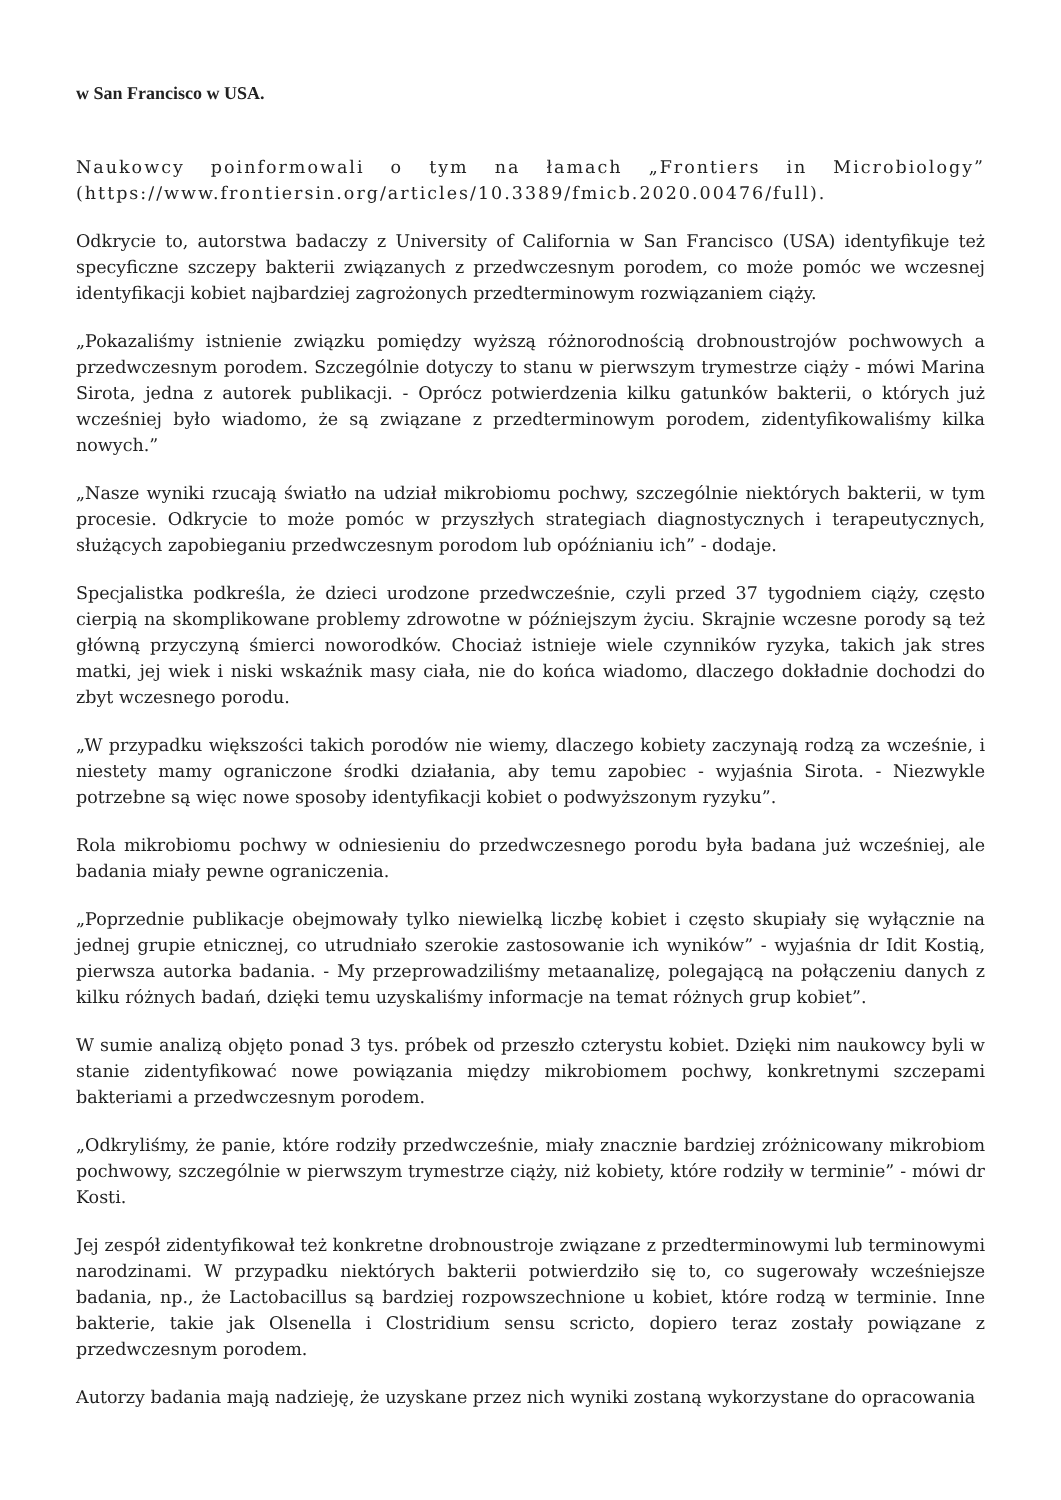w San Francisco w USA.
Naukowcy poinformowali o tym na łamach „Frontiers in Microbiology” (https://www.frontiersin.org/articles/10.3389/fmicb.2020.00476/full).
Odkrycie to, autorstwa badaczy z University of California w San Francisco (USA) identyfikuje też specyficzne szczepy bakterii związanych z przedwczesnym porodem, co może pomóc we wczesnej identyfikacji kobiet najbardziej zagrożonych przedterminowym rozwiązaniem ciąży.
„Pokazaliśmy istnienie związku pomiędzy wyższą różnorodnością drobnoustrojów pochwowych a przedwczesnym porodem. Szczególnie dotyczy to stanu w pierwszym trymestrze ciąży - mówi Marina Sirota, jedna z autorek publikacji. - Oprócz potwierdzenia kilku gatunków bakterii, o których już wcześniej było wiadomo, że są związane z przedterminowym porodem, zidentyfikowaliśmy kilka nowych.”
„Nasze wyniki rzucają światło na udział mikrobiomu pochwy, szczególnie niektórych bakterii, w tym procesie. Odkrycie to może pomóc w przyszłych strategiach diagnostycznych i terapeutycznych, służących zapobieganiu przedwczesnym porodom lub opóźnianiu ich” - dodaje.
Specjalistka podkreśla, że dzieci urodzone przedwcześnie, czyli przed 37 tygodniem ciąży, często cierpią na skomplikowane problemy zdrowotne w późniejszym życiu. Skrajnie wczesne porody są też główną przyczyną śmierci noworodków. Chociaż istnieje wiele czynników ryzyka, takich jak stres matki, jej wiek i niski wskaźnik masy ciała, nie do końca wiadomo, dlaczego dokładnie dochodzi do zbyt wczesnego porodu.
„W przypadku większości takich porodów nie wiemy, dlaczego kobiety zaczynają rodzą za wcześnie, i niestety mamy ograniczone środki działania, aby temu zapobiec - wyjaśnia Sirota. - Niezwykle potrzebne są więc nowe sposoby identyfikacji kobiet o podwyższonym ryzyku”.
Rola mikrobiomu pochwy w odniesieniu do przedwczesnego porodu była badana już wcześniej, ale badania miały pewne ograniczenia.
„Poprzednie publikacje obejmowały tylko niewielką liczbę kobiet i często skupiały się wyłącznie na jednej grupie etnicznej, co utrudniało szerokie zastosowanie ich wyników” - wyjaśnia dr Idit Kostią, pierwsza autorka badania. - My przeprowadziliśmy metaanalizę, polegającą na połączeniu danych z kilku różnych badań, dzięki temu uzyskaliśmy informacje na temat różnych grup kobiet”.
W sumie analizą objęto ponad 3 tys. próbek od przeszło czterystu kobiet. Dzięki nim naukowcy byli w stanie zidentyfikować nowe powiązania między mikrobiomem pochwy, konkretnymi szczepami bakteriami a przedwczesnym porodem.
„Odkryliśmy, że panie, które rodziły przedwcześnie, miały znacznie bardziej zróżnicowany mikrobiom pochwowy, szczególnie w pierwszym trymestrze ciąży, niż kobiety, które rodziły w terminie” - mówi dr Kosti.
Jej zespół zidentyfikował też konkretne drobnoustroje związane z przedterminowymi lub terminowymi narodzinami. W przypadku niektórych bakterii potwierdziło się to, co sugerowały wcześniejsze badania, np., że Lactobacillus są bardziej rozpowszechnione u kobiet, które rodzą w terminie. Inne bakterie, takie jak Olsenella i Clostridium sensu scricto, dopiero teraz zostały powiązane z przedwczesnym porodem.
Autorzy badania mają nadzieję, że uzyskane przez nich wyniki zostaną wykorzystane do opracowania